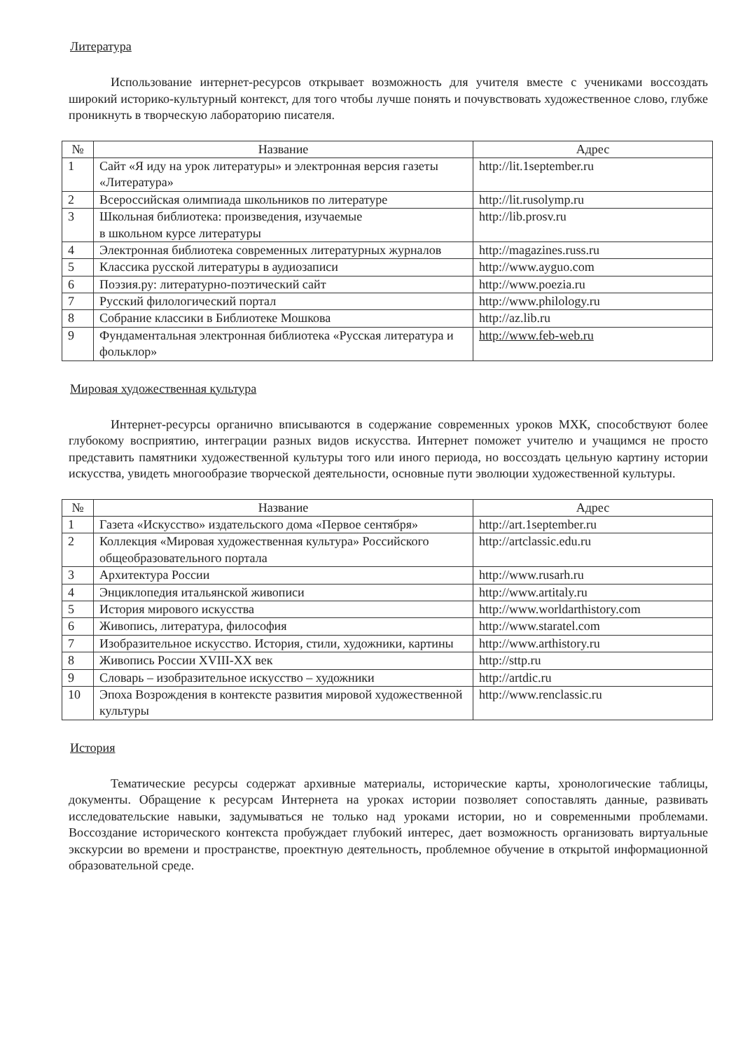Литература
Использование интернет-ресурсов открывает возможность для учителя вместе с учениками воссоздать широкий историко-культурный контекст, для того чтобы лучше понять и почувствовать художественное слово, глубже проникнуть в творческую лабораторию писателя.
| № | Название | Адрес |
| --- | --- | --- |
| 1 | Сайт «Я иду на урок литературы» и электронная версия газеты «Литература» | http://lit.1september.ru |
| 2 | Всероссийская олимпиада школьников по литературе | http://lit.rusolymp.ru |
| 3 | Школьная библиотека: произведения, изучаемые в школьном курсе литературы | http://lib.prosv.ru |
| 4 | Электронная библиотека современных литературных журналов | http://magazines.russ.ru |
| 5 | Классика русской литературы в аудиозаписи | http://www.ayguo.com |
| 6 | Поэзия.ру: литературно-поэтический сайт | http://www.poezia.ru |
| 7 | Русский филологический портал | http://www.philology.ru |
| 8 | Собрание классики в Библиотеке Мошкова | http://az.lib.ru |
| 9 | Фундаментальная электронная библиотека «Русская литература и фольклор» | http://www.feb-web.ru |
Мировая художественная культура
Интернет-ресурсы органично вписываются в содержание современных уроков МХК, способствуют более глубокому восприятию, интеграции разных видов искусства. Интернет поможет учителю и учащимся не просто представить памятники художественной культуры того или иного периода, но воссоздать цельную картину истории искусства, увидеть многообразие творческой деятельности, основные пути эволюции художественной культуры.
| № | Название | Адрес |
| --- | --- | --- |
| 1 | Газета «Искусство» издательского дома «Первое сентября» | http://art.1september.ru |
| 2 | Коллекция «Мировая художественная культура» Российского общеобразовательного портала | http://artclassic.edu.ru |
| 3 | Архитектура России | http://www.rusarh.ru |
| 4 | Энциклопедия итальянской живописи | http://www.artitaly.ru |
| 5 | История мирового искусства | http://www.worldarthistory.com |
| 6 | Живопись, литература, философия | http://www.staratel.com |
| 7 | Изобразительное искусство. История, стили, художники, картины | http://www.arthistory.ru |
| 8 | Живопись России XVIII-XX век | http://sttp.ru |
| 9 | Словарь – изобразительное искусство – художники | http://artdic.ru |
| 10 | Эпоха Возрождения в контексте развития мировой художественной культуры | http://www.renclassic.ru |
История
Тематические ресурсы содержат архивные материалы, исторические карты, хронологические таблицы, документы. Обращение к ресурсам Интернета на уроках истории позволяет сопоставлять данные, развивать исследовательские навыки, задумываться не только над уроками истории, но и современными проблемами. Воссоздание исторического контекста пробуждает глубокий интерес, дает возможность организовать виртуальные экскурсии во времени и пространстве, проектную деятельность, проблемное обучение в открытой информационной образовательной среде.